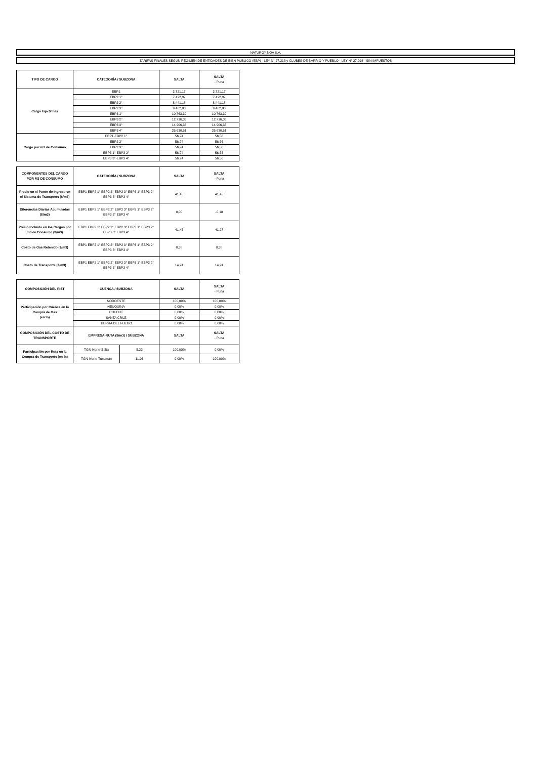NATURGY NOA S.A.
TARIFAS FINALES SEGÚN RÉGIMEN DE ENTIDADES DE BIEN PÚBLICO (EBP) - LEY N° 27.218 y CLUBES DE BARRIO Y PUEBLO - LEY N° 27.098 - SIN IMPUESTOS
| TIPO DE CARGO | CATEGORÍA / SUBZONA | SALTA | SALTA - Puna |
| --- | --- | --- | --- |
| Cargo Fijo $/mes | EBP1 | 3.721,17 | 3.721,17 |
| | EBP2 1° | 7.492,97 | 7.492,97 |
| | EBP2 2° | 8.441,18 | 8.441,18 |
| | EBP2 3° | 9.402,83 | 9.402,83 |
| | EBP3 1° | 10.763,39 | 10.763,39 |
| | EBP3 2° | 12.716,36 | 12.716,36 |
| | EBP3 3° | 14.906,33 | 14.906,33 |
| | EBP3 4° | 26.630,61 | 26.630,61 |
| Cargo por m3 de Consumo | EBP1-EBP2 1° | 56,74 | 56,56 |
| | EBP2 2° | 56,74 | 56,56 |
| | EBP2 3° | 56,74 | 56,56 |
| | EBP3 1°-EBP3 2° | 56,74 | 56,56 |
| | EBP3 3°-EBP3 4° | 56,74 | 56,56 |
| COMPONENTES DEL CARGO POR M3 DE CONSUMO | CATEGORÍA / SUBZONA | SALTA | SALTA - Puna |
| --- | --- | --- | --- |
| Precio en el Punto de Ingreso en el Sistema de Transporte ($/m3) | EBP1 EBP2 1° EBP2 2° EBP2 3° EBP3 1° EBP3 2° EBP3 3° EBP3 4° | 41,45 | 41,45 |
| Diferencias Diarias Acumuladas ($/m3) | EBP1 EBP2 1° EBP2 2° EBP2 3° EBP3 1° EBP3 2° EBP3 3° EBP3 4° | 0,00 | -0,18 |
| Precio Incluido en los Cargos por m3 de Consumo ($/m3) | EBP1 EBP2 1° EBP2 2° EBP2 3° EBP3 1° EBP3 2° EBP3 3° EBP3 4° | 41,45 | 41,27 |
| Costo de Gas Retenido ($/m3) | EBP1 EBP2 1° EBP2 2° EBP2 3° EBP3 1° EBP3 2° EBP3 3° EBP3 4° | 0,38 | 0,38 |
| Costo de Transporte ($/m3) | EBP1 EBP2 1° EBP2 2° EBP2 3° EBP3 1° EBP3 2° EBP3 3° EBP3 4° | 14,91 | 14,91 |
| COMPOSICIÓN DEL PIST | CUENCA / SUBZONA | | SALTA | SALTA - Puna |
| --- | --- | --- | --- | --- |
| Participación por Cuenca en la Compra de Gas (en %) | NOROESTE | | 100,00% | 100,00% |
| | NEUQUINA | | 0,00% | 0,00% |
| | CHUBUT | | 0,00% | 0,00% |
| | SANTA CRUZ | | 0,00% | 0,00% |
| | TIERRA DEL FUEGO | | 0,00% | 0,00% |
| COMPOSICIÓN DEL COSTO DE TRANSPORTE | EMPRESA-RUTA ($/m3) / SUBZONA | | SALTA | SALTA - Puna |
| Participación por Ruta en la Compra de Transporte (en %) | TGN-Norte-Salta | 5,22 | 100,00% | 0,00% |
| | TGN-Norte-Tucumán | 11,03 | 0,00% | 100,00% |